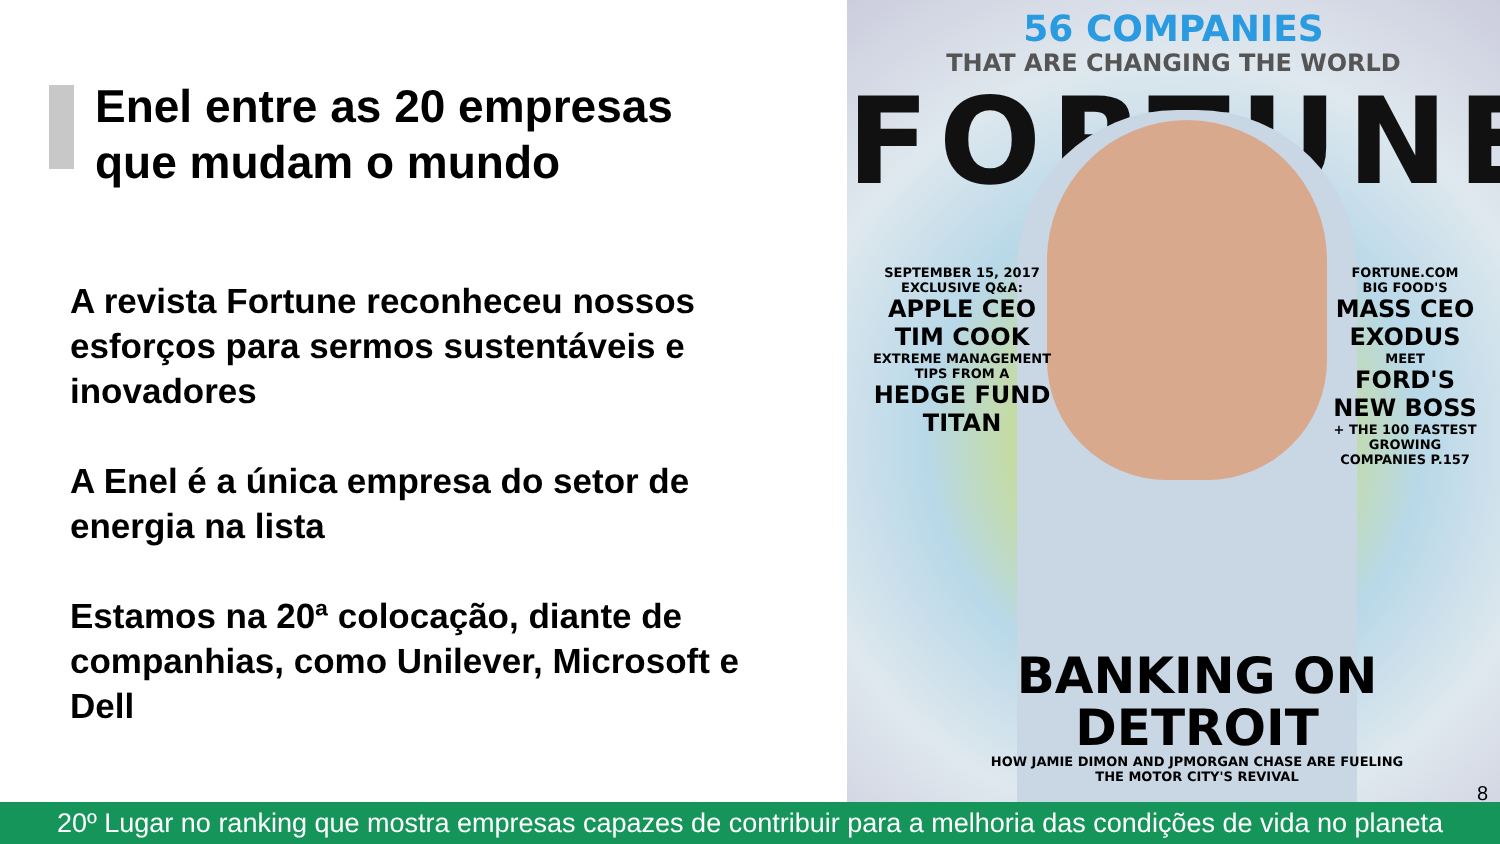Enel entre as 20 empresas
que mudam o mundo
A revista Fortune reconheceu nossos esforços para sermos sustentáveis e inovadores
A Enel é a única empresa do setor de energia na lista
Estamos na 20ª colocação, diante de companhias, como Unilever, Microsoft e Dell
56 COMPANIES
THAT ARE CHANGING THE WORLD
FORTUNE
SEPTEMBER 15, 2017
EXCLUSIVE Q&A:
APPLE CEO TIM COOK
EXTREME MANAGEMENT TIPS FROM A
HEDGE FUND TITAN
FORTUNE.COM
BIG FOOD'S
MASS CEO EXODUS
MEET
FORD'S NEW BOSS
+ THE 100 FASTEST GROWING COMPANIES P.157
BANKING ON DETROIT
HOW JAMIE DIMON AND JPMORGAN CHASE ARE FUELING THE MOTOR CITY'S REVIVAL
8
20º Lugar no ranking que mostra empresas capazes de contribuir para a melhoria das condições de vida no planeta